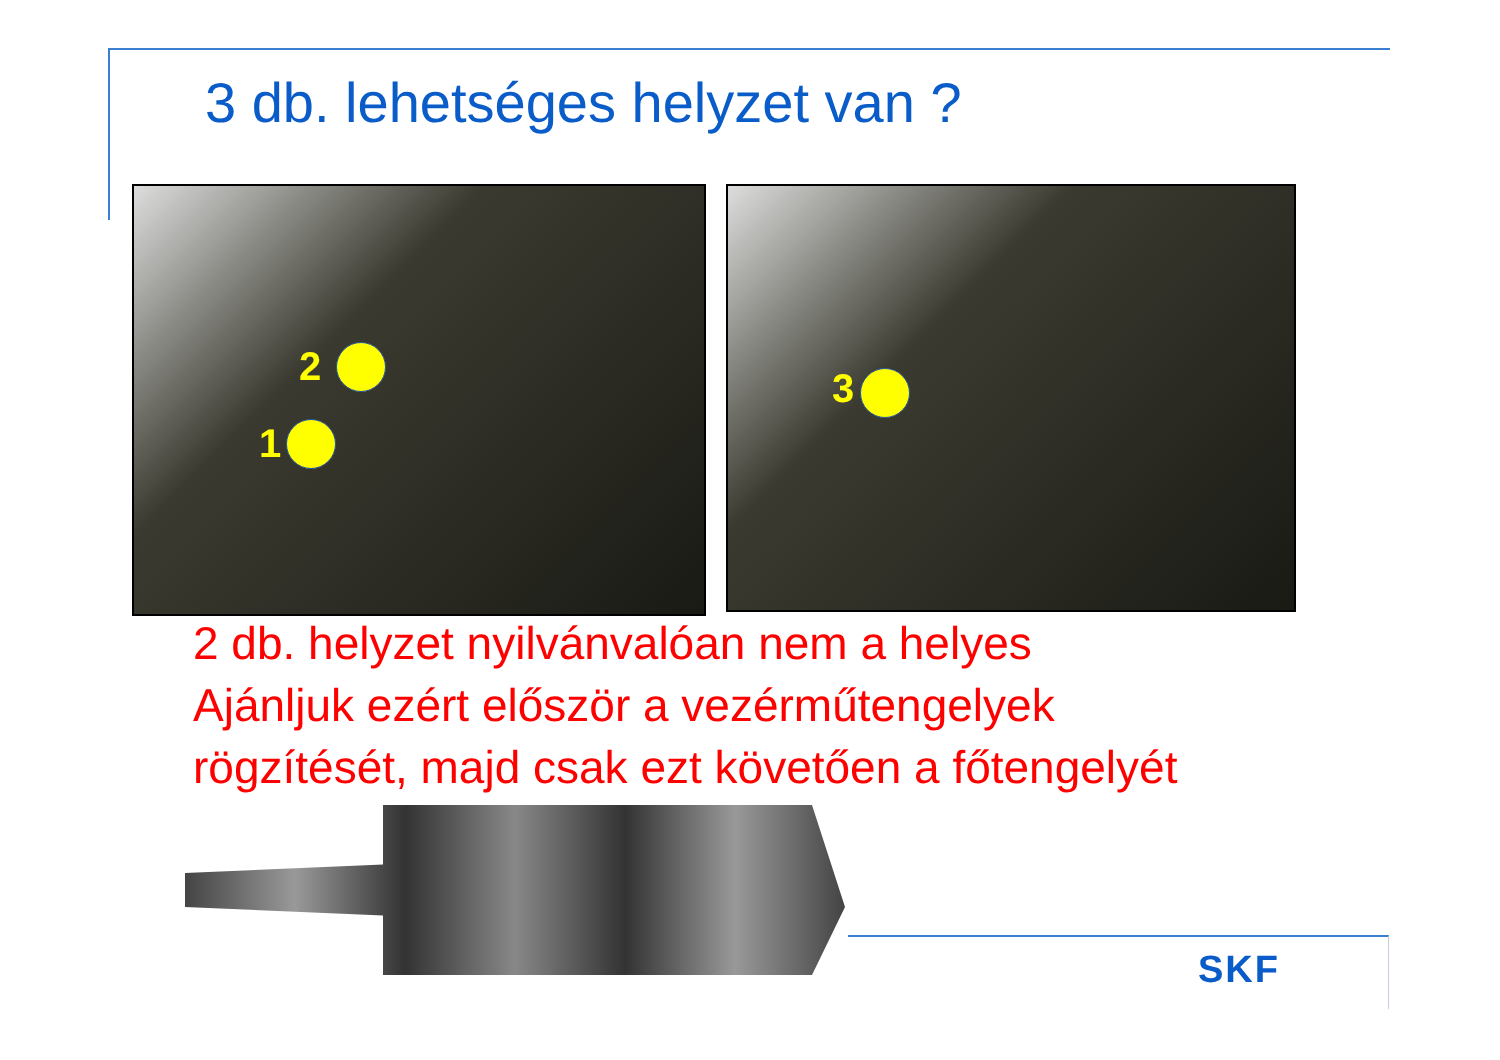3 db. lehetséges helyzet van ?
2
1
3
2 db. helyzet nyilvánvalóan nem a helyes
Ajánljuk ezért először a vezérműtengelyek
rögzítését, majd csak ezt követően a főtengelyét
SKF